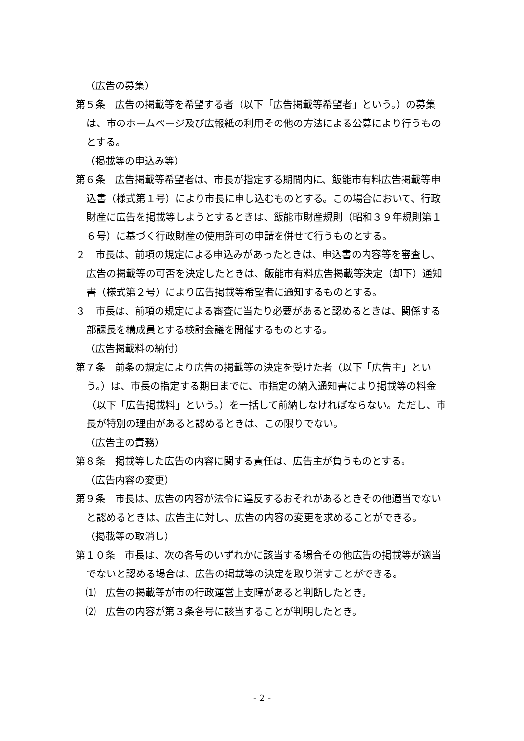（広告の募集）
第５条　広告の掲載等を希望する者（以下「広告掲載等希望者」という。）の募集は、市のホームページ及び広報紙の利用その他の方法による公募により行うものとする。
（掲載等の申込み等）
第６条　広告掲載等希望者は、市長が指定する期間内に、飯能市有料広告掲載等申込書（様式第１号）により市長に申し込むものとする。この場合において、行政財産に広告を掲載等しようとするときは、飯能市財産規則（昭和３９年規則第１６号）に基づく行政財産の使用許可の申請を併せて行うものとする。
２　市長は、前項の規定による申込みがあったときは、申込書の内容等を審査し、広告の掲載等の可否を決定したときは、飯能市有料広告掲載等決定（却下）通知書（様式第２号）により広告掲載等希望者に通知するものとする。
３　市長は、前項の規定による審査に当たり必要があると認めるときは、関係する部課長を構成員とする検討会議を開催するものとする。
（広告掲載料の納付）
第７条　前条の規定により広告の掲載等の決定を受けた者（以下「広告主」という。）は、市長の指定する期日までに、市指定の納入通知書により掲載等の料金（以下「広告掲載料」という。）を一括して前納しなければならない。ただし、市長が特別の理由があると認めるときは、この限りでない。
（広告主の責務）
第８条　掲載等した広告の内容に関する責任は、広告主が負うものとする。
（広告内容の変更）
第９条　市長は、広告の内容が法令に違反するおそれがあるときその他適当でないと認めるときは、広告主に対し、広告の内容の変更を求めることができる。
（掲載等の取消し）
第１０条　市長は、次の各号のいずれかに該当する場合その他広告の掲載等が適当でないと認める場合は、広告の掲載等の決定を取り消すことができる。
⑴　広告の掲載等が市の行政運営上支障があると判断したとき。
⑵　広告の内容が第３条各号に該当することが判明したとき。
- 2 -